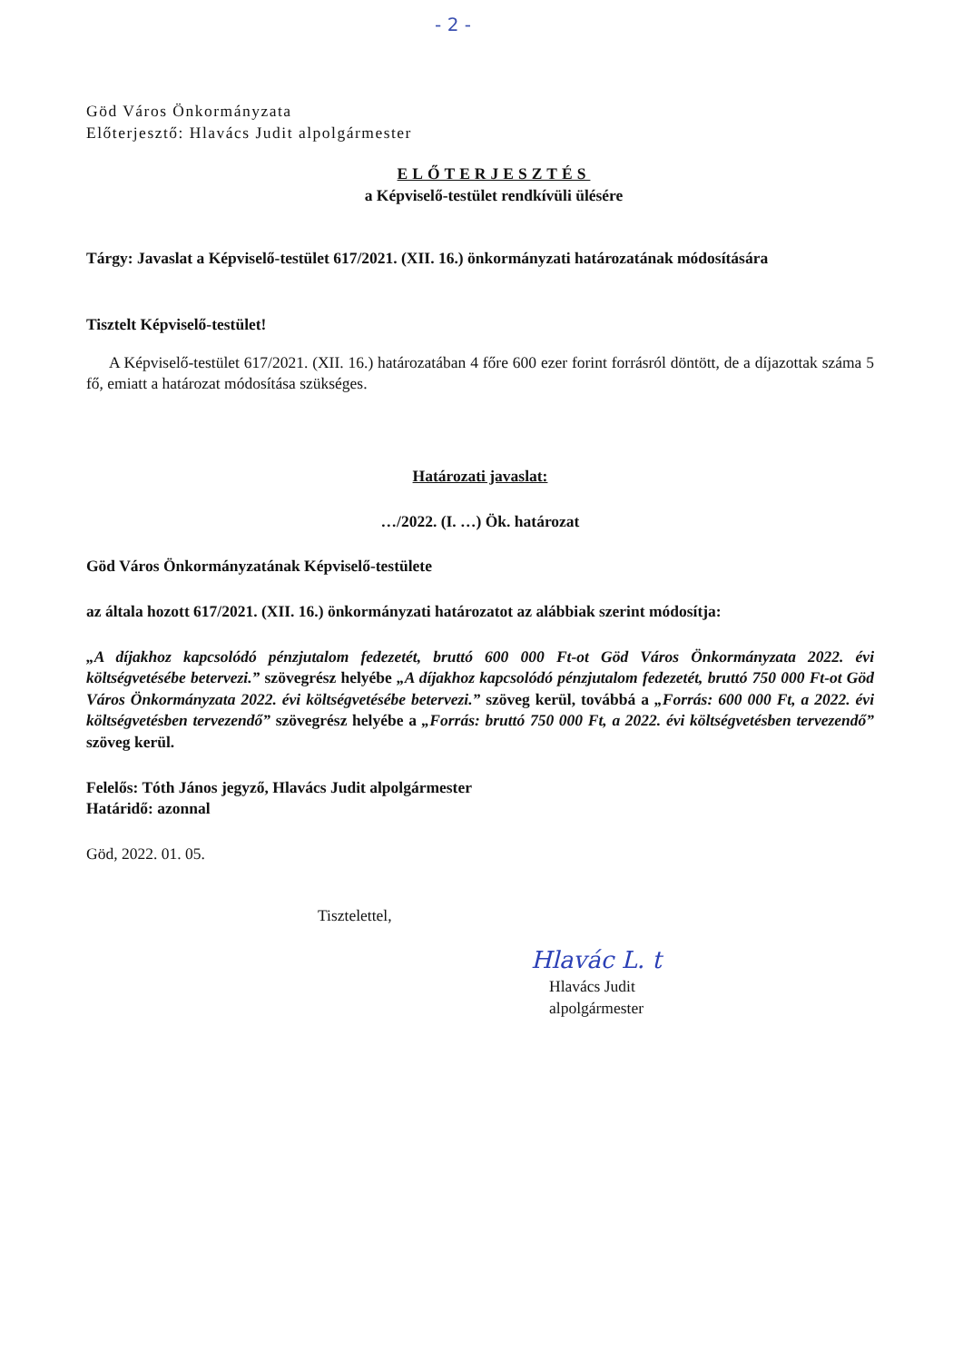- 2 -
Göd Város Önkormányzata
Előterjesztő: Hlavács Judit alpolgármester
ELŐTERJESZTÉS
a Képviselő-testület rendkívüli ülésére
Tárgy: Javaslat a Képviselő-testület 617/2021. (XII. 16.) önkormányzati határozatának módosítására
Tisztelt Képviselő-testület!
A Képviselő-testület 617/2021. (XII. 16.) határozatában 4 főre 600 ezer forint forrásról döntött, de a díjazottak száma 5 fő, emiatt a határozat módosítása szükséges.
Határozati javaslat:
…/2022. (I. …) Ök. határozat
Göd Város Önkormányzatának Képviselő-testülete
az általa hozott 617/2021. (XII. 16.) önkormányzati határozatot az alábbiak szerint módosítja:
„A díjakhoz kapcsolódó pénzjutalom fedezetét, bruttó 600 000 Ft-ot Göd Város Önkormányzata 2022. évi költségvetésébe betervezi.” szövegrész helyébe „A díjakhoz kapcsolódó pénzjutalom fedezetét, bruttó 750 000 Ft-ot Göd Város Önkormányzata 2022. évi költségvetésébe betervezi.” szöveg kerül, továbbá a „Forrás: 600 000 Ft, a 2022. évi költségvetésben tervezendő” szövegrész helyébe a „Forrás: bruttó 750 000 Ft, a 2022. évi költségvetésben tervezendő” szöveg kerül.
Felelős: Tóth János jegyző, Hlavács Judit alpolgármester
Határidő: azonnal
Göd, 2022. 01. 05.
Tisztelettel,
Hlavác L. t
Hlavács Judit
alpolgármester